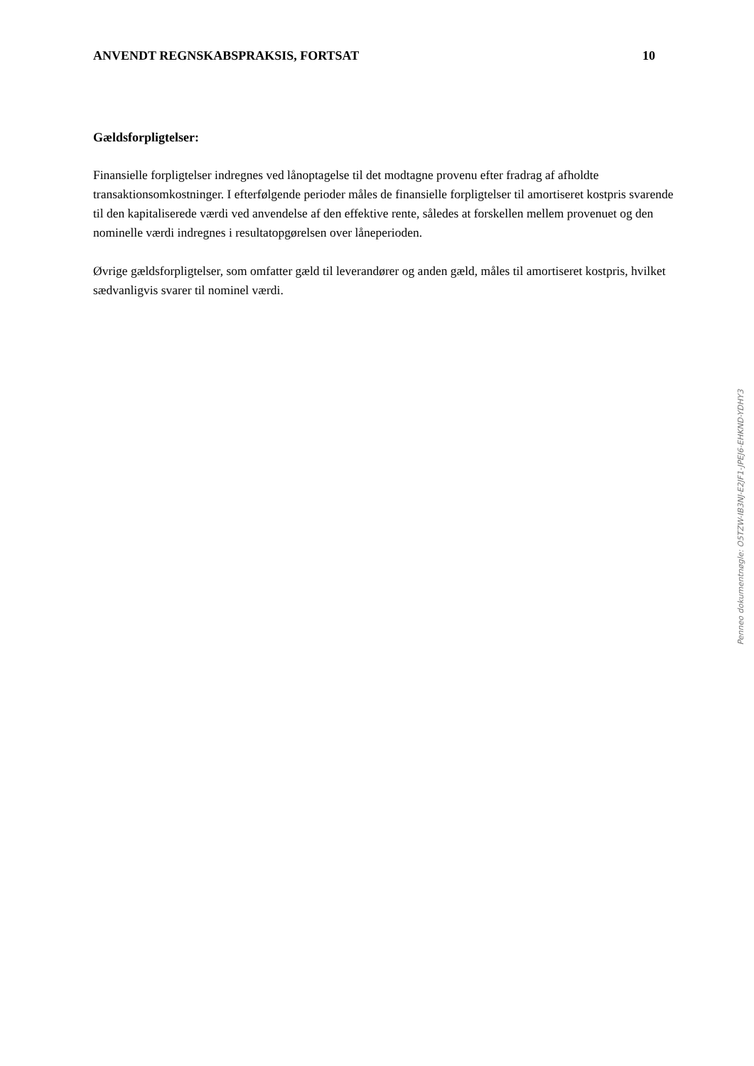ANVENDT REGNSKABSPRAKSIS, FORTSAT 10
Gældsforpligtelser:
Finansielle forpligtelser indregnes ved lånoptagelse til det modtagne provenu efter fradrag af afholdte transaktionsomkostninger. I efterfølgende perioder måles de finansielle forpligtelser til amortiseret kostpris svarende til den kapitaliserede værdi ved anvendelse af den effektive rente, således at forskellen mellem provenuet og den nominelle værdi indregnes i resultatopgørelsen over låneperioden.
Øvrige gældsforpligtelser, som omfatter gæld til leverandører og anden gæld, måles til amortiseret kostpris, hvilket sædvanligvis svarer til nominel værdi.
Penneo dokumentnøgle: O5TZW-IB3NJ-E2JF1-JPEJ6-EHKND-YDHY3